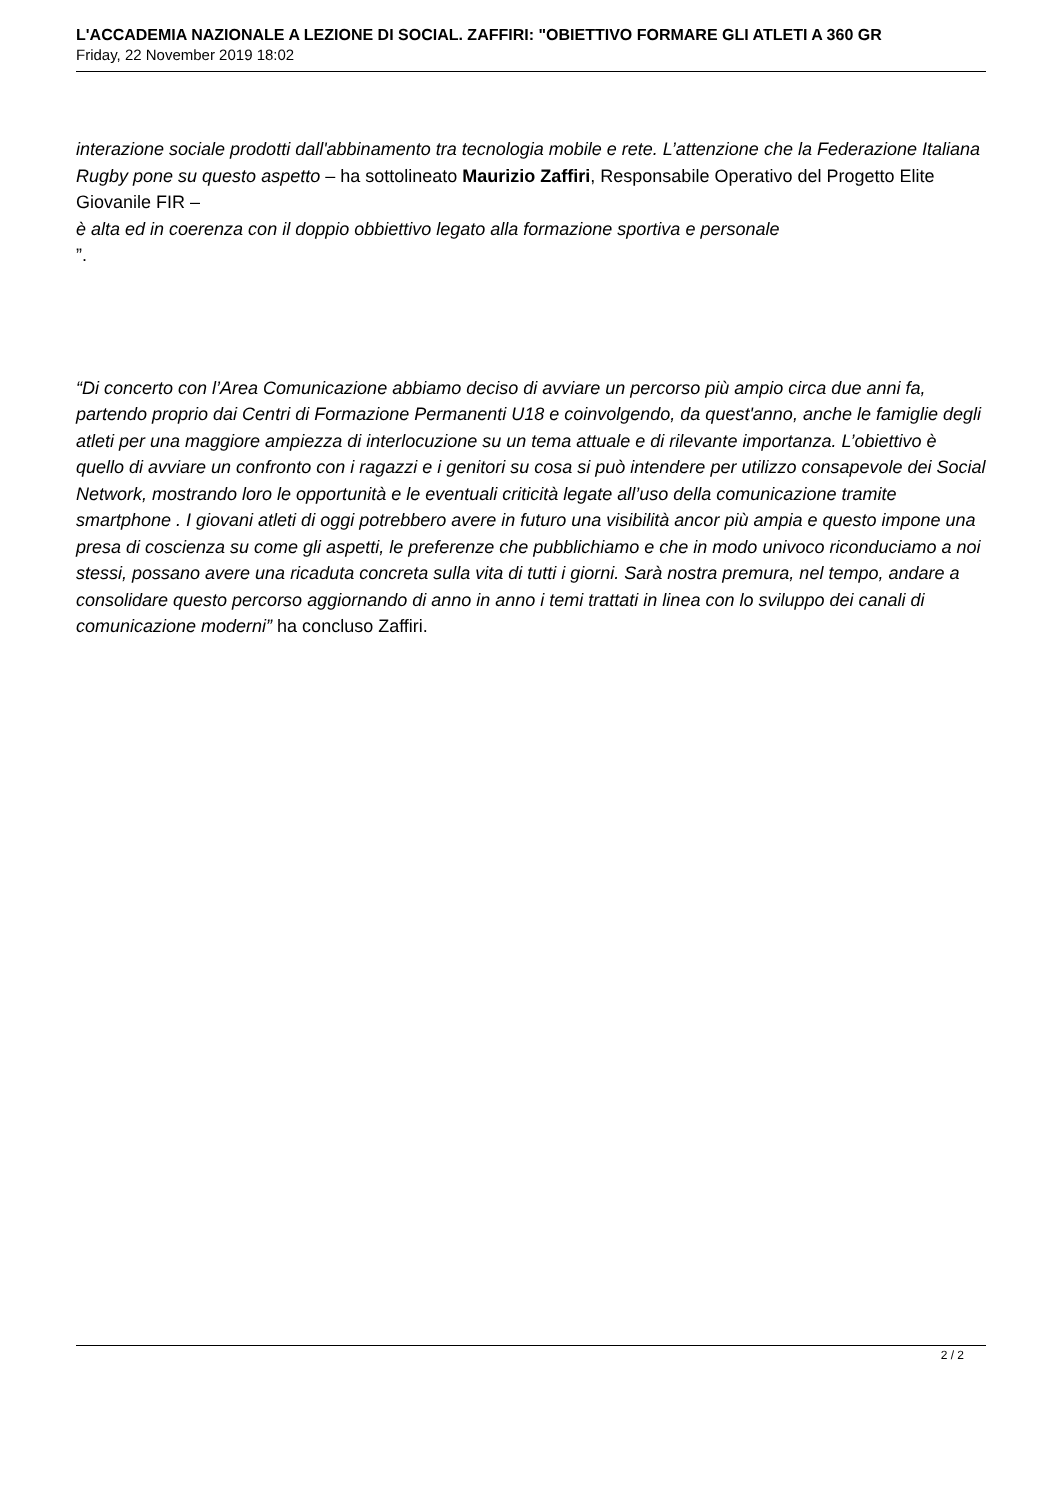L'ACCADEMIA NAZIONALE A LEZIONE DI SOCIAL. ZAFFIRI: "OBIETTIVO FORMARE GLI ATLETI A 360 GR
Friday, 22 November 2019 18:02
interazione sociale prodotti dall'abbinamento tra tecnologia mobile e rete. L’attenzione che la Federazione Italiana Rugby pone su questo aspetto – ha sottolineato Maurizio Zaffiri, Responsabile Operativo del Progetto Elite Giovanile FIR –
è alta ed in coerenza con il doppio obbiettivo legato alla formazione sportiva e personale
”.
“Di concerto con l’Area Comunicazione abbiamo deciso di avviare un percorso più ampio circa due anni fa, partendo proprio dai Centri di Formazione Permanenti U18 e coinvolgendo, da quest'anno, anche le famiglie degli atleti per una maggiore ampiezza di interlocuzione su un tema attuale e di rilevante importanza. L’obiettivo è quello di avviare un confronto con i ragazzi e i genitori su cosa si può intendere per utilizzo consapevole dei Social Network, mostrando loro le opportunità e le eventuali criticità legate all’uso della comunicazione tramite smartphone . I giovani atleti di oggi potrebbero avere in futuro una visibilità ancor più ampia e questo impone una presa di coscienza su come gli aspetti, le preferenze che pubblichiamo e che in modo univoco riconduciamo a noi stessi, possano avere una ricaduta concreta sulla vita di tutti i giorni. Sarà nostra premura, nel tempo, andare a consolidare questo percorso aggiornando di anno in anno i temi trattati in linea con lo sviluppo dei canali di comunicazione moderni” ha concluso Zaffiri.
2 / 2